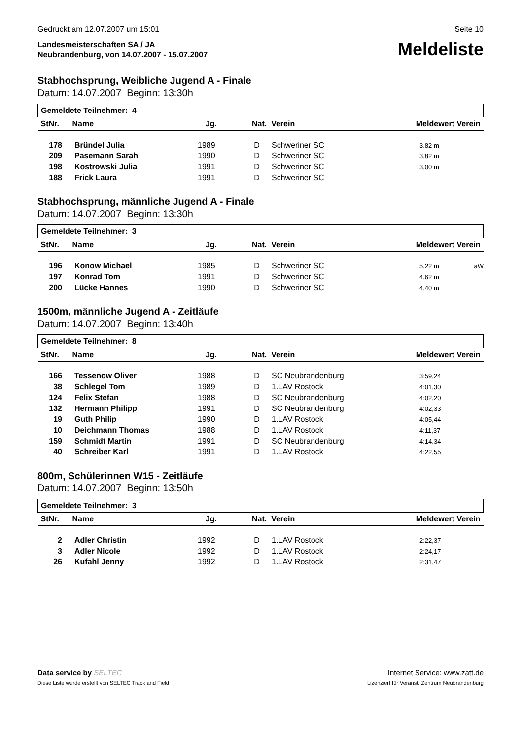Gedruckt am 12.07.2007 um 15:01 Seite 10
Landesmeisterschaften SA / JA
Neubrandenburg, von 14.07.2007 - 15.07.2007
Meldeliste
Stabhochsprung, Weibliche Jugend A - Finale
Datum: 14.07.2007 Beginn: 13:30h
| Gemeldete Teilnehmer: 4 | |
| --- | --- |
| StNr. Name Jg. Nat. Verein | Meldewert Verein |
| 178 | Bründel Julia | 1989 | D | Schweriner SC | 3,82 m | |
| 209 | Pasemann Sarah | 1990 | D | Schweriner SC | 3,82 m | |
| 198 | Kostrowski Julia | 1991 | D | Schweriner SC | 3,00 m | |
| 188 | Frick Laura | 1991 | D | Schweriner SC | | |
Stabhochsprung, männliche Jugend A - Finale
Datum: 14.07.2007 Beginn: 13:30h
| Gemeldete Teilnehmer: 3 | |
| --- | --- |
| StNr. Name Jg. Nat. Verein | Meldewert Verein |
| 196 | Konow Michael | 1985 | D | Schweriner SC | 5,22 m | aW |
| 197 | Konrad Tom | 1991 | D | Schweriner SC | 4,62 m | |
| 200 | Lücke Hannes | 1990 | D | Schweriner SC | 4,40 m | |
1500m, männliche Jugend A - Zeitläufe
Datum: 14.07.2007 Beginn: 13:40h
| Gemeldete Teilnehmer: 8 | |
| --- | --- |
| StNr. Name Jg. Nat. Verein | Meldewert Verein |
| 166 | Tessenow Oliver | 1988 | D | SC Neubrandenburg | 3:59,24 | |
| 38 | Schlegel Tom | 1989 | D | 1.LAV Rostock | 4:01,30 | |
| 124 | Felix Stefan | 1988 | D | SC Neubrandenburg | 4:02,20 | |
| 132 | Hermann Philipp | 1991 | D | SC Neubrandenburg | 4:02,33 | |
| 19 | Guth Philip | 1990 | D | 1.LAV Rostock | 4:05,44 | |
| 10 | Deichmann Thomas | 1988 | D | 1.LAV Rostock | 4:11,37 | |
| 159 | Schmidt Martin | 1991 | D | SC Neubrandenburg | 4:14,34 | |
| 40 | Schreiber Karl | 1991 | D | 1.LAV Rostock | 4:22,55 | |
800m, Schülerinnen W15 - Zeitläufe
Datum: 14.07.2007 Beginn: 13:50h
| Gemeldete Teilnehmer: 3 | |
| --- | --- |
| StNr. Name Jg. Nat. Verein | Meldewert Verein |
| 2 | Adler Christin | 1992 | D | 1.LAV Rostock | 2:22,37 | |
| 3 | Adler Nicole | 1992 | D | 1.LAV Rostock | 2:24,17 | |
| 26 | Kufahl Jenny | 1992 | D | 1.LAV Rostock | 2:31,47 | |
Data service by SELTEC Internet Service: www.zatt.de
Diese Liste wurde erstellt von SELTEC Track and Field Lizenziert für Veranst. Zentrum Neubrandenburg